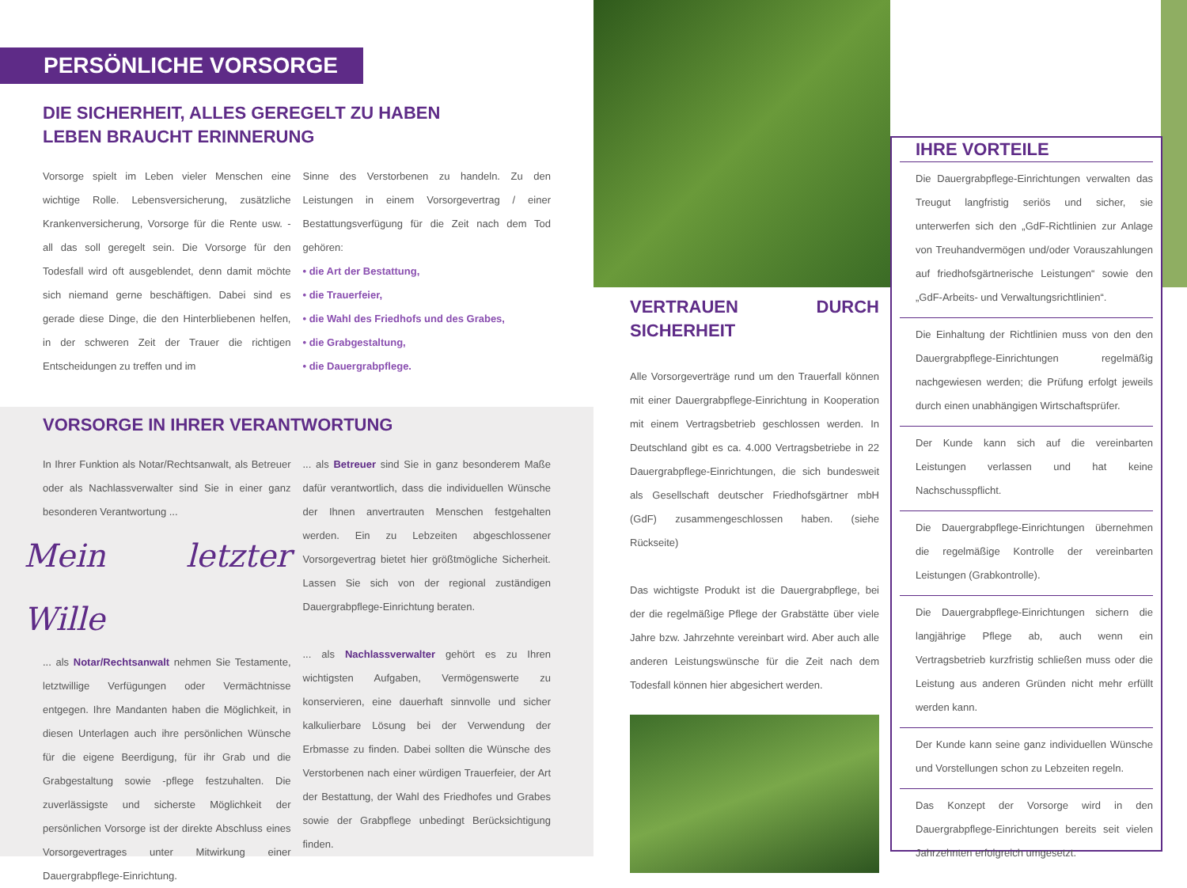PERSÖNLICHE VORSORGE
DIE SICHERHEIT, ALLES GEREGELT ZU HABEN
LEBEN BRAUCHT ERINNERUNG
Vorsorge spielt im Leben vieler Menschen eine wichtige Rolle. Lebensversicherung, zusätzliche Krankenversicherung, Vorsorge für die Rente usw. - all das soll geregelt sein. Die Vorsorge für den Todesfall wird oft ausgeblendet, denn damit möchte sich niemand gerne beschäftigen. Dabei sind es gerade diese Dinge, die den Hinterbliebenen helfen, in der schweren Zeit der Trauer die richtigen Entscheidungen zu treffen und im
Sinne des Verstorbenen zu handeln. Zu den Leistungen in einem Vorsorgevertrag / einer Bestattungsverfügung für die Zeit nach dem Tod gehören:
• die Art der Bestattung,
• die Trauerfeier,
• die Wahl des Friedhofs und des Grabes,
• die Grabgestaltung,
• die Dauergrabpflege.
VORSORGE IN IHRER VERANTWORTUNG
In Ihrer Funktion als Notar/Rechtsanwalt, als Betreuer oder als Nachlassverwalter sind Sie in einer ganz besonderen Verantwortung ...
Mein letzter Wille
... als Notar/Rechtsanwalt nehmen Sie Testamente, letztwillige Verfügungen oder Vermächtnisse entgegen. Ihre Mandanten haben die Möglichkeit, in diesen Unterlagen auch ihre persönlichen Wünsche für die eigene Beerdigung, für ihr Grab und die Grabgestaltung sowie -pflege festzuhalten. Die zuverlässigste und sicherste Möglichkeit der persönlichen Vorsorge ist der direkte Abschluss eines Vorsorgevertrages unter Mitwirkung einer Dauergrabpflege-Einrichtung.
... als Betreuer sind Sie in ganz besonderem Maße dafür verantwortlich, dass die individuellen Wünsche der Ihnen anvertrauten Menschen festgehalten werden. Ein zu Lebzeiten abgeschlossener Vorsorgevertrag bietet hier größtmögliche Sicherheit. Lassen Sie sich von der regional zuständigen Dauergrabpflege-Einrichtung beraten.
... als Nachlassverwalter gehört es zu Ihren wichtigsten Aufgaben, Vermögenswerte zu konservieren, eine dauerhaft sinnvolle und sicher kalkulierbare Lösung bei der Verwendung der Erbmasse zu finden. Dabei sollten die Wünsche des Verstorbenen nach einer würdigen Trauerfeier, der Art der Bestattung, der Wahl des Friedhofes und Grabes sowie der Grabpflege unbedingt Berücksichtigung finden.
VERTRAUEN DURCH SICHERHEIT
Alle Vorsorgeverträge rund um den Trauerfall können mit einer Dauergrabpflege-Einrichtung in Kooperation mit einem Vertragsbetrieb geschlossen werden. In Deutschland gibt es ca. 4.000 Vertragsbetriebe in 22 Dauergrabpflege-Einrichtungen, die sich bundesweit als Gesellschaft deutscher Friedhofsgärtner mbH (GdF) zusammengeschlossen haben. (siehe Rückseite)
Das wichtigste Produkt ist die Dauergrabpflege, bei der die regelmäßige Pflege der Grabstätte über viele Jahre bzw. Jahrzehnte vereinbart wird. Aber auch alle anderen Leistungswünsche für die Zeit nach dem Todesfall können hier abgesichert werden.
IHRE VORTEILE
Die Dauergrabpflege-Einrichtungen verwalten das Treugut langfristig seriös und sicher, sie unterwerfen sich den „GdF-Richtlinien zur Anlage von Treuhandvermögen und/oder Vorauszahlungen auf friedhofsgärtnerische Leistungen“ sowie den „GdF-Arbeits- und Verwaltungsrichtlinien“.
Die Einhaltung der Richtlinien muss von den den Dauergrabpflege-Einrichtungen regelmäßig nachgewiesen werden; die Prüfung erfolgt jeweils durch einen unabhängigen Wirtschaftsprüfer.
Der Kunde kann sich auf die vereinbarten Leistungen verlassen und hat keine Nachschusspflicht.
Die Dauergrabpflege-Einrichtungen übernehmen die regelmäßige Kontrolle der vereinbarten Leistungen (Grabkontrolle).
Die Dauergrabpflege-Einrichtungen sichern die langjährige Pflege ab, auch wenn ein Vertragsbetrieb kurzfristig schließen muss oder die Leistung aus anderen Gründen nicht mehr erfüllt werden kann.
Der Kunde kann seine ganz individuellen Wünsche und Vorstellungen schon zu Lebzeiten regeln.
Das Konzept der Vorsorge wird in den Dauergrabpflege-Einrichtungen bereits seit vielen Jahrzehnten erfolgreich umgesetzt.